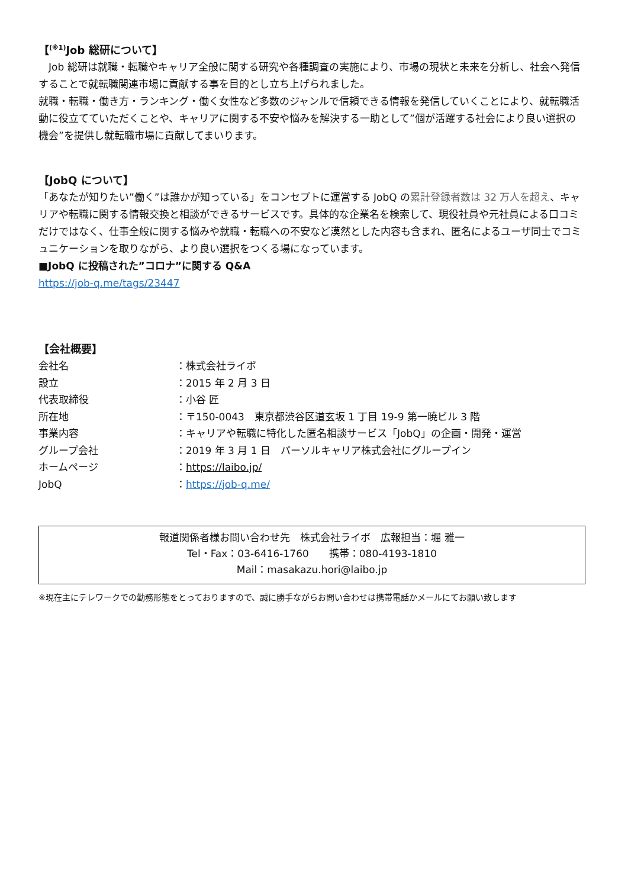【<sup>(※1)</sup>Job 総研について】
　Job 総研は就職・転職やキャリア全般に関する研究や各種調査の実施により、市場の現状と未来を分析し、社会へ発信することで就転職関連市場に貢献する事を目的とし立ち上げられました。
就職・転職・働き方・ランキング・働く女性など多数のジャンルで信頼できる情報を発信していくことにより、就転職活動に役立てていただくことや、キャリアに関する不安や悩みを解決する一助として”個が活躍する社会により良い選択の機会”を提供し就転職市場に貢献してまいります。
【JobQ について】
「あなたが知りたい”働く”は誰かが知っている」をコンセプトに運営する JobQ の累計登録者数は 32 万人を超え、キャリアや転職に関する情報交換と相談ができるサービスです。具体的な企業名を検索して、現役社員や元社員による口コミだけではなく、仕事全般に関する悩みや就職・転職への不安など漠然とした内容も含まれ、匿名によるユーザ同士でコミュニケーションを取りながら、より良い選択をつくる場になっています。
■JobQ に投稿された”コロナ”に関する Q&A
https://job-q.me/tags/23447
【会社概要】
| 会社名 | ：株式会社ライボ |
| 設立 | ：2015 年 2 月 3 日 |
| 代表取締役 | ：小谷 匠 |
| 所在地 | ：〒150-0043 東京都渋谷区道玄坂 1 丁目 19-9 第一暁ビル 3 階 |
| 事業内容 | ：キャリアや転職に特化した匿名相談サービス「JobQ」の企画・開発・運営 |
| グループ会社 | ：2019 年 3 月 1 日 パーソルキャリア株式会社にグループイン |
| ホームページ | ： https://laibo.jp/ |
| JobQ | ： https://job-q.me/ |
報道関係者様お問い合わせ先　株式会社ライボ　広報担当：堀 雅一
Tel・Fax：03-6416-1760　　携帯：080-4193-1810
Mail：masakazu.hori@laibo.jp
※現在主にテレワークでの勤務形態をとっておりますので、誠に勝手ながらお問い合わせは携帯電話かメールにてお願い致します